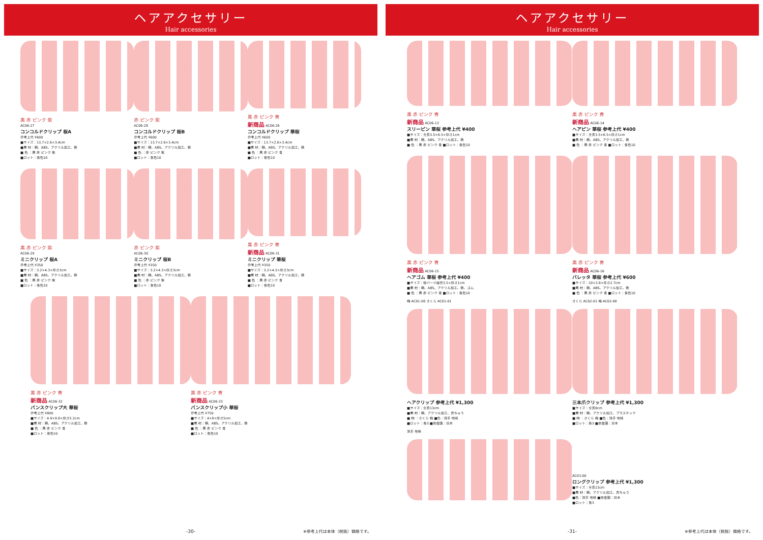ヘアアクセサリー
Hair accessories
黒 赤 ピンク 紫
AC06-27
コンコルドクリップ 桜A
参考上代 ¥600
■サイズ：13.7×2.6×3.4cm
■素 材：銅、ABS、アクリル加工、鉄
■ 色 ：黒 赤 ピンク 紫
■ロット：各色10
赤 ピンク 紫
AC06-28
コンコルドクリップ 桜B
参考上代 ¥600
■サイズ：13.7×2.6×3.4cm
■素 材：銅、ABS、アクリル加工、鉄
■ 色 ：赤 ピンク 紫
■ロット：各色10
黒 赤 ピンク 青
新商品 AC06-26
コンコルドクリップ 華桜
参考上代 ¥600
■サイズ：13.7×2.6×3.4cm
■素 材：銅、ABS、アクリル加工、鉄
■ 色 ：黒 赤 ピンク 青
■ロット：各色10
黒 赤 ピンク 紫
AC06-29
ミニクリップ 桜A
参考上代 ¥350
■サイズ：3.2×4.3×厚さ3cm
■素 材：銅、ABS、アクリル加工、鉄
■ 色 ：黒 赤 ピンク 紫
■ロット：各色10
赤 ピンク 紫
AC06-30
ミニクリップ 桜B
参考上代 ¥350
■サイズ：3.2×4.3×厚さ3cm
■素 材：銅、ABS、アクリル加工、鉄
■ 色 ：赤 ピンク 紫
■ロット：各色10
黒 赤 ピンク 青
新商品 AC06-31
ミニクリップ 華桜
参考上代 ¥350
■サイズ：3.2×4.3×厚さ3cm
■素 材：銅、ABS、アクリル加工、鉄
■ 色 ：黒 赤 ピンク 青
■ロット：各色10
黒 赤 ピンク 青
新商品 AC06-32
バンスクリップ大 華桜
参考上代 ¥800
■サイズ：4.9×9.8×厚さ5.2cm
■素 材：銅、ABS、アクリル加工、鉄
■ 色 ：黒 赤 ピンク 青
■ロット：各色10
黒 赤 ピンク 青
新商品 AC06-33
バンスクリップ小 華桜
参考上代 ¥750
■サイズ：4×8×厚さ5cm
■素 材：銅、ABS、アクリル加工、鉄
■ 色 ：黒 赤 ピンク 青
■ロット：各色10
-30- ※参考上代は本体（税抜）価格です。
ヘアアクセサリー
Hair accessories
黒 赤 ピンク 青
新商品 AC06-13
スリーピン 華桜 参考上代 ¥400
■サイズ：全長3.5×6.5×厚さ1cm
■素 材：銅、ABS、アクリル加工、鉄
■ 色 ：黒 赤 ピンク 青 ■ロット：各色10
黒 赤 ピンク 青
新商品 AC06-14
ヘアピン 華桜 参考上代 ¥400
■サイズ：全長3.5×6.5×厚さ1cm
■素 材：銅、ABS、アクリル加工、鉄
■ 色 ：黒 赤 ピンク 青 ■ロット：各色10
黒 赤 ピンク 青
新商品 AC06-15
ヘアゴム 華桜 参考上代 ¥400
■サイズ：桜パーツ直径3.5×厚さ1cm
■素 材：銅、ABS、アクリル加工、鉄、ゴム
■ 色 ：黒 赤 ピンク 青 ■ロット：各色10
黒 赤 ピンク 青
新商品 AC06-16
バレッタ 華桜 参考上代 ¥600
■サイズ：10×2.8×厚さ2.7cm
■素 材：銅、ABS、アクリル加工、鉄
■ 色 ：黒 赤 ピンク 青 ■ロット：各色10
梅 AC01-00 さくら AC01-01
ヘアクリップ 参考上代 ¥1,300
■サイズ：全長13cm
■素 材：銅、アクリル加工、真ちゅう
■ 柄 ：さくら 梅 ■色：派手 地味
■ロット：各3 ■原産国：日本
さくら AC02-01 梅 AC02-00
三本爪クリップ 参考上代 ¥1,300
■サイズ：全長8cm
■素 材：銅、アクリル加工、プラスチック
■ 柄 ：さくら 梅 ■色：派手 地味
■ロット：各3 ■原産国：日本
派手 地味
AC03-00
ロングクリップ 参考上代 ¥1,300
■サイズ：全長13cm
■素 材：銅、アクリル加工、真ちゅう
■色：派手 地味 ■原産国：日本
■ロット：各3
-31- ※参考上代は本体（税抜）価格です。